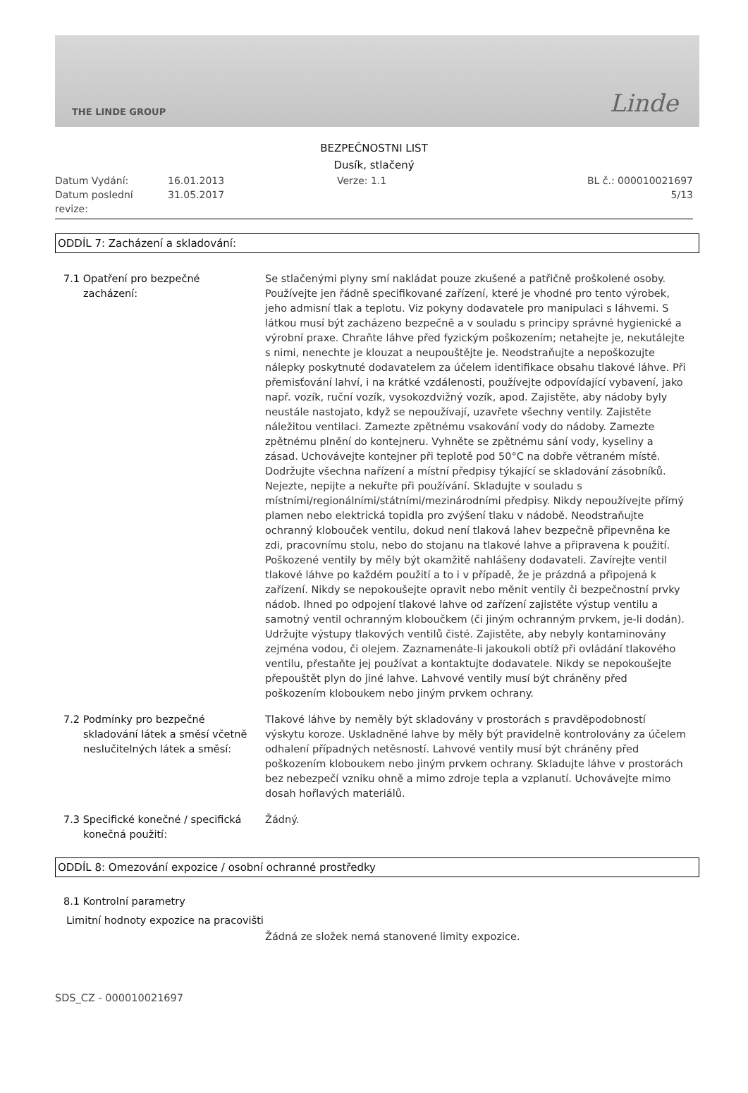THE LINDE GROUP Linde
BEZPEČNOSTNI LIST
Dusík, stlačený
Datum Vydání:
Datum poslední revize:
16.01.2013
31.05.2017
Verze: 1.1 BL č.: 000010021697
5/13
ODDÍL 7: Zacházení a skladování:
7.1 Opatření pro bezpečné
zacházení:
Se stlačenými plyny smí nakládat pouze zkušené a patřičně proškolené osoby. Používejte jen řádně specifikované zařízení, které je vhodné pro tento výrobek, jeho admisní tlak a teplotu. Viz pokyny dodavatele pro manipulaci s láhvemi. S látkou musí být zacházeno bezpečně a v souladu s principy správné hygienické a výrobní praxe. Chraňte láhve před fyzickým poškozením; netahejte je, nekutálejte s nimi, nenechte je klouzat a neupouštějte je. Neodstraňujte a nepoškozujte nálepky poskytnuté dodavatelem za účelem identifikace obsahu tlakové láhve. Při přemisťování lahví, i na krátké vzdálenosti, používejte odpovídající vybavení, jako např. vozík, ruční vozík, vysokozdvižný vozík, apod. Zajistěte, aby nádoby byly neustále nastojato, když se nepoužívají, uzavřete všechny ventily. Zajistěte náležitou ventilaci. Zamezte zpětnému vsakování vody do nádoby. Zamezte zpětnému plnění do kontejneru. Vyhněte se zpětnému sání vody, kyseliny a zásad. Uchovávejte kontejner při teplotě pod 50°C na dobře větraném místě. Dodržujte všechna nařízení a místní předpisy týkající se skladování zásobníků. Nejezte, nepijte a nekuřte při používání. Skladujte v souladu s místními/regionálními/státními/mezinárodními předpisy. Nikdy nepoužívejte přímý plamen nebo elektrická topidla pro zvýšení tlaku v nádobě. Neodstraňujte ochranný klobouček ventilu, dokud není tlaková lahev bezpečně připevněna ke zdi, pracovnímu stolu, nebo do stojanu na tlakové lahve a připravena k použití. Poškozené ventily by měly být okamžitě nahlášeny dodavateli. Zavírejte ventil tlakové láhve po každém použití a to i v případě, že je prázdná a připojená k zařízení. Nikdy se nepokoušejte opravit nebo měnit ventily či bezpečnostní prvky nádob. Ihned po odpojení tlakové lahve od zařízení zajistěte výstup ventilu a samotný ventil ochranným kloboučkem (či jiným ochranným prvkem, je-li dodán). Udržujte výstupy tlakových ventilů čisté. Zajistěte, aby nebyly kontaminovány zejména vodou, či olejem. Zaznamenáte-li jakoukoli obtíž při ovládání tlakového ventilu, přestaňte jej používat a kontaktujte dodavatele. Nikdy se nepokoušejte přepouštět plyn do jiné lahve. Lahvové ventily musí být chráněny před poškozením kloboukem nebo jiným prvkem ochrany.
7.2 Podmínky pro bezpečné
skladování látek a směsí včetně neslučitelných látek a směsí:
Tlakové láhve by neměly být skladovány v prostorách s pravděpodobností výskytu koroze. Uskladněné lahve by měly být pravidelně kontrolovány za účelem odhalení případných netěsností. Lahvové ventily musí být chráněny před poškozením kloboukem nebo jiným prvkem ochrany. Skladujte láhve v prostorách bez nebezpečí vzniku ohně a mimo zdroje tepla a vzplanutí. Uchovávejte mimo dosah hořlavých materiálů.
7.3 Specifické konečné / specifická
konečná použití:
Žádný.
ODDÍL 8: Omezování expozice / osobní ochranné prostředky
8.1 Kontrolní parametry
Limitní hodnoty expozice na pracovišti
Žádná ze složek nemá stanovené limity expozice.
SDS_CZ - 000010021697